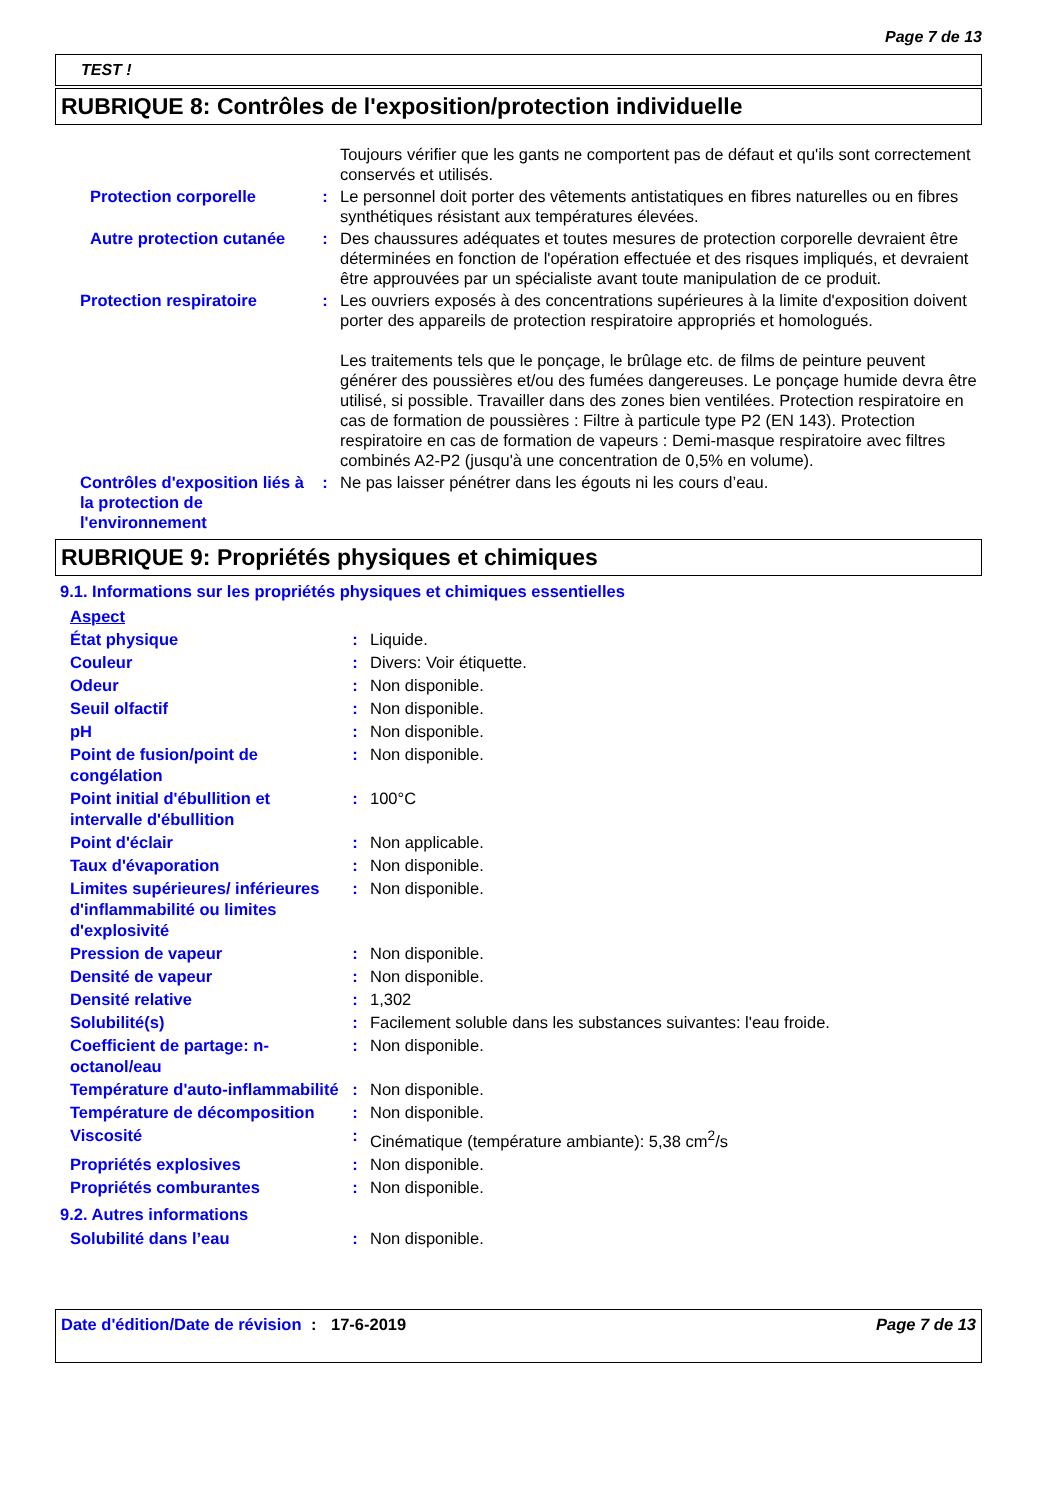Page 7 de 13
TEST !
RUBRIQUE 8: Contrôles de l'exposition/protection individuelle
| | | Toujours vérifier que les gants ne comportent pas de défaut et qu'ils sont correctement conservés et utilisés. |
| Protection corporelle | : | Le personnel doit porter des vêtements antistatiques en fibres naturelles ou en fibres synthétiques résistant aux températures élevées. |
| Autre protection cutanée | : | Des chaussures adéquates et toutes mesures de protection corporelle devraient être déterminées en fonction de l'opération effectuée et des risques impliqués, et devraient être approuvées par un spécialiste avant toute manipulation de ce produit. |
| Protection respiratoire | : | Les ouvriers exposés à des concentrations supérieures à la limite d'exposition doivent porter des appareils de protection respiratoire appropriés et homologués. Les traitements tels que le ponçage, le brûlage etc. de films de peinture peuvent générer des poussières et/ou des fumées dangereuses. Le ponçage humide devra être utilisé, si possible. Travailler dans des zones bien ventilées. Protection respiratoire en cas de formation de poussières : Filtre à particule type P2 (EN 143). Protection respiratoire en cas de formation de vapeurs : Demi-masque respiratoire avec filtres combinés A2-P2 (jusqu'à une concentration de 0,5% en volume). |
| Contrôles d'exposition liés à la protection de l'environnement | : | Ne pas laisser pénétrer dans les égouts ni les cours d’eau. |
RUBRIQUE 9: Propriétés physiques et chimiques
9.1. Informations sur les propriétés physiques et chimiques essentielles
| Aspect | | |
| État physique | : | Liquide. |
| Couleur | : | Divers: Voir étiquette. |
| Odeur | : | Non disponible. |
| Seuil olfactif | : | Non disponible. |
| pH | : | Non disponible. |
| Point de fusion/point de congélation | : | Non disponible. |
| Point initial d'ébullition et intervalle d'ébullition | : | 100°C |
| Point d'éclair | : | Non applicable. |
| Taux d'évaporation | : | Non disponible. |
| Limites supérieures/ inférieures d'inflammabilité ou limites d'explosivité | : | Non disponible. |
| Pression de vapeur | : | Non disponible. |
| Densité de vapeur | : | Non disponible. |
| Densité relative | : | 1,302 |
| Solubilité(s) | : | Facilement soluble dans les substances suivantes: l'eau froide. |
| Coefficient de partage: n-octanol/eau | : | Non disponible. |
| Température d'auto-inflammabilité | : | Non disponible. |
| Température de décomposition | : | Non disponible. |
| Viscosité | : | Cinématique (température ambiante): 5,38 cm<sup>2</sup>/s |
| Propriétés explosives | : | Non disponible. |
| Propriétés comburantes | : | Non disponible. |
9.2. Autres informations
| Solubilité dans l’eau | : | Non disponible. |
Date d'édition/Date de révision
: 17-6-2019 Page 7 de 13